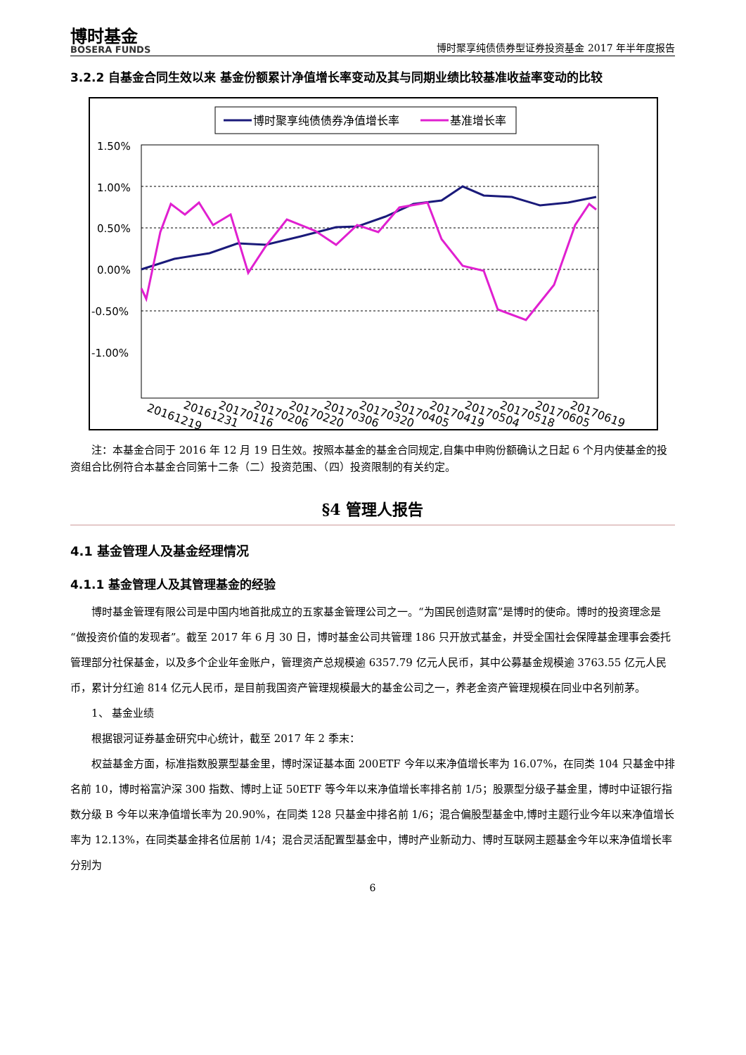博时基金
BOSERA FUNDS
博时聚享纯债债券型证券投资基金 2017 年半年度报告
3.2.2 自基金合同生效以来 基金份额累计净值增长率变动及其与同期业绩比较基准收益率变动的比较
博时聚享纯债债券净值增长率
基准增长率
1.50%
1.00%
0.50%
0.00%
-0.50%
-1.00%
20161219
20161231
20170116
20170206
20170220
20170306
20170320
20170405
20170419
20170504
20170518
20170605
20170619
注：本基金合同于 2016 年 12 月 19 日生效。按照本基金的基金合同规定,自集中申购份额确认之日起 6 个月内使基金的投资组合比例符合本基金合同第十二条（二）投资范围、（四）投资限制的有关约定。
§4 管理人报告
4.1 基金管理人及基金经理情况
4.1.1 基金管理人及其管理基金的经验
博时基金管理有限公司是中国内地首批成立的五家基金管理公司之一。“为国民创造财富”是博时的使命。博时的投资理念是“做投资价值的发现者”。截至 2017 年 6 月 30 日，博时基金公司共管理 186 只开放式基金，并受全国社会保障基金理事会委托管理部分社保基金，以及多个企业年金账户，管理资产总规模逾 6357.79 亿元人民币，其中公募基金规模逾 3763.55 亿元人民币，累计分红逾 814 亿元人民币，是目前我国资产管理规模最大的基金公司之一，养老金资产管理规模在同业中名列前茅。
1、 基金业绩
根据银河证券基金研究中心统计，截至 2017 年 2 季末：
权益基金方面，标准指数股票型基金里，博时深证基本面 200ETF 今年以来净值增长率为 16.07%，在同类 104 只基金中排名前 10，博时裕富沪深 300 指数、博时上证 50ETF 等今年以来净值增长率排名前 1/5；股票型分级子基金里，博时中证银行指数分级 B 今年以来净值增长率为 20.90%，在同类 128 只基金中排名前 1/6；混合偏股型基金中,博时主题行业今年以来净值增长率为 12.13%，在同类基金排名位居前 1/4；混合灵活配置型基金中，博时产业新动力、博时互联网主题基金今年以来净值增长率分别为
6